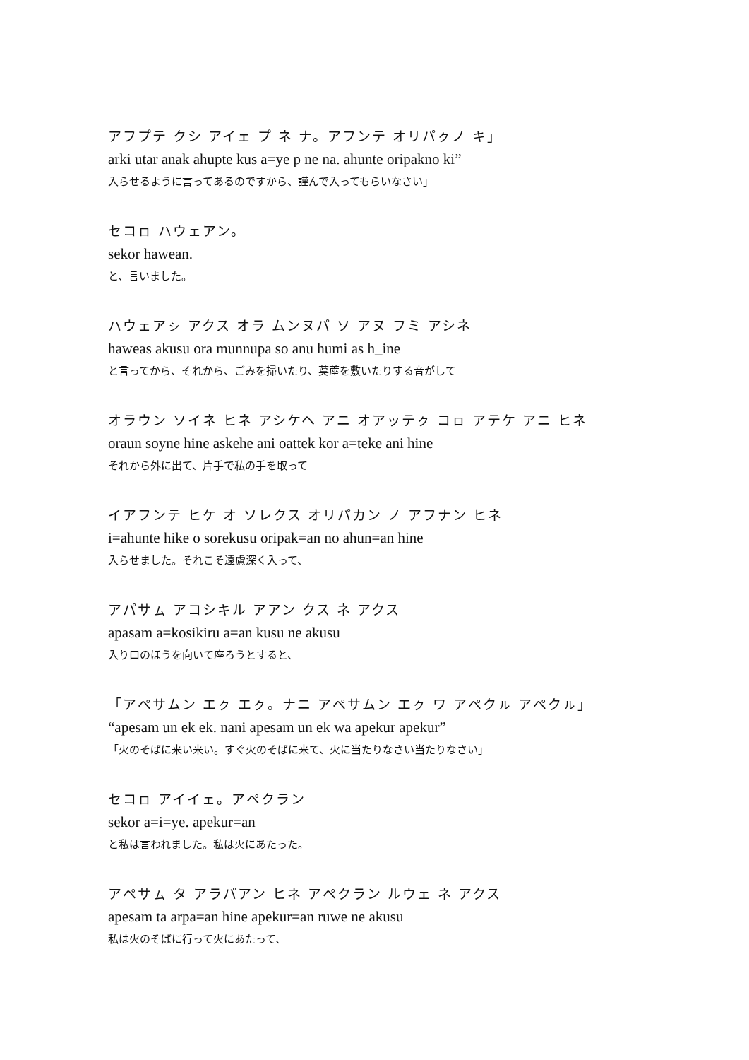アフプテ クシ アイェ プ ネ ナ。アフンテ オリパㇰノ キ」
arki utar anak ahupte kus a=ye p ne na. ahunte oripakno ki”
入らせるように言ってあるのですから、謹んで入ってもらいなさい」
セコㇿ ハウェアン。
sekor hawean.
と、言いました。
ハウェアㇱ アクス オラ ムンヌパ ソ アヌ フミ アシネ
haweas akusu ora munnupa so anu humi as h_ine
と言ってから、それから、ごみを掃いたり、茣蓙を敷いたりする音がして
オラウン ソイネ ヒネ アシケヘ アニ オアッテㇰ コㇿ アテケ アニ ヒネ
oraun soyne hine askehe ani oattek kor a=teke ani hine
それから外に出て、片手で私の手を取って
イアフンテ ヒケ オ ソレクス オリパカン ノ アフナン ヒネ
i=ahunte hike o sorekusu oripak=an no ahun=an hine
入らせました。それこそ遠慮深く入って、
アパサㇺ アコシキル アアン クス ネ アクス
apasam a=kosikiru a=an kusu ne akusu
入り口のほうを向いて座ろうとすると、
「アペサムン エㇰ エㇰ。ナニ アペサムン エㇰ ワ アペクㇽ アペクㇽ」
“apesam un ek ek. nani apesam un ek wa apekur apekur”
「火のそばに来い来い。すぐ火のそばに来て、火に当たりなさい当たりなさい」
セコㇿ アイイェ。アペクラン
sekor a=i=ye. apekur=an
と私は言われました。私は火にあたった。
アペサㇺ タ アラパアン ヒネ アペクラン ルウェ ネ アクス
apesam ta arpa=an hine apekur=an ruwe ne akusu
私は火のそばに行って火にあたって、